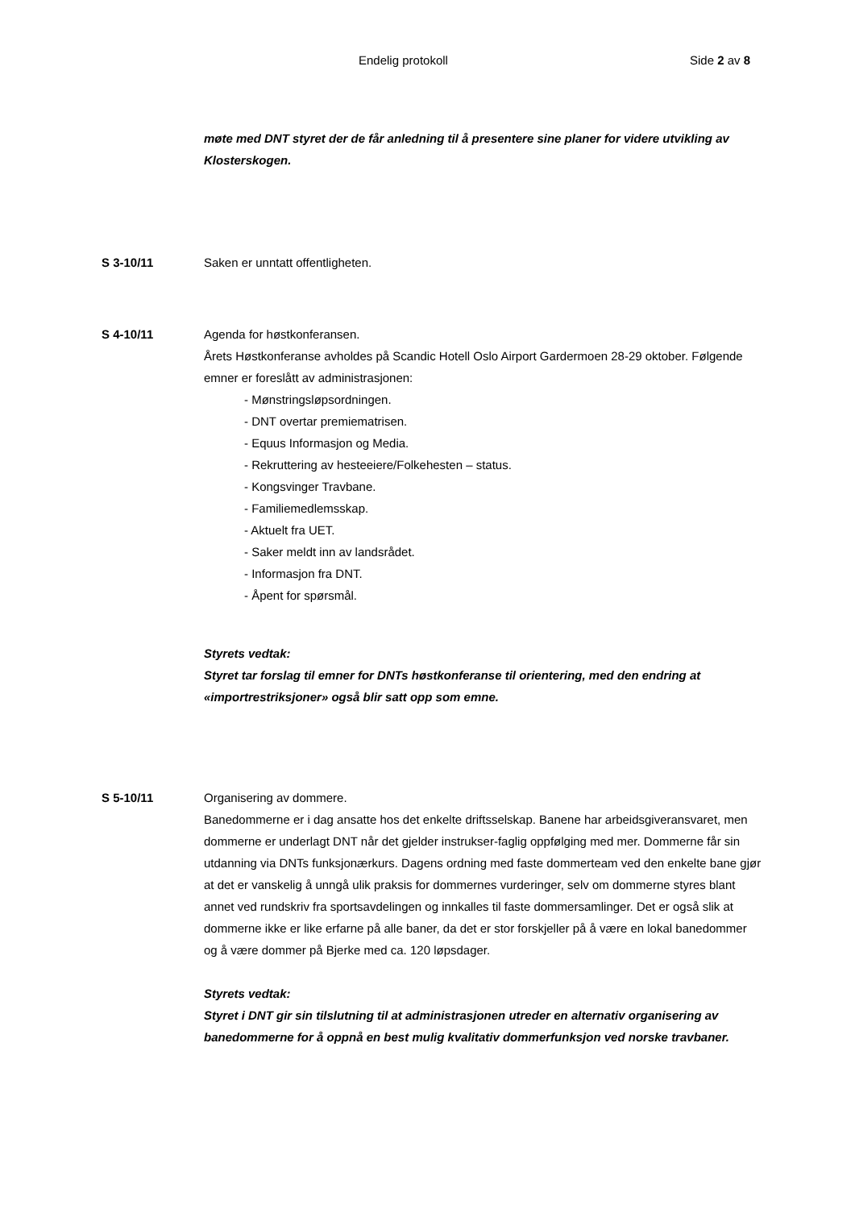Endelig protokoll Side 2 av 8
møte med DNT styret der de får anledning til å presentere sine planer for videre utvikling av Klosterskogen.
S 3-10/11 Saken er unntatt offentligheten.
S 4-10/11 Agenda for høstkonferansen.
Årets Høstkonferanse avholdes på Scandic Hotell Oslo Airport Gardermoen 28-29 oktober. Følgende emner er foreslått av administrasjonen:
- Mønstringsløpsordningen.
- DNT overtar premiematrisen.
- Equus Informasjon og Media.
- Rekruttering av hesteeiere/Folkehesten – status.
- Kongsvinger Travbane.
- Familiemedlemsskap.
- Aktuelt fra UET.
- Saker meldt inn av landsrådet.
- Informasjon fra DNT.
- Åpent for spørsmål.
Styrets vedtak:
Styret tar forslag til emner for DNTs høstkonferanse til orientering, med den endring at «importrestriksjoner» også blir satt opp som emne.
S 5-10/11 Organisering av dommere.
Banedommerne er i dag ansatte hos det enkelte driftsselskap. Banene har arbeidsgiveransvaret, men dommerne er underlagt DNT når det gjelder instrukser-faglig oppfølging med mer. Dommerne får sin utdanning via DNTs funksjonærkurs. Dagens ordning med faste dommerteam ved den enkelte bane gjør at det er vanskelig å unngå ulik praksis for dommernes vurderinger, selv om dommerne styres blant annet ved rundskriv fra sportsavdelingen og innkalles til faste dommersamlinger. Det er også slik at dommerne ikke er like erfarne på alle baner, da det er stor forskjeller på å være en lokal banedommer og å være dommer på Bjerke med ca. 120 løpsdager.
Styrets vedtak:
Styret i DNT gir sin tilslutning til at administrasjonen utreder en alternativ organisering av banedommerne for å oppnå en best mulig kvalitativ dommerfunksjon ved norske travbaner.